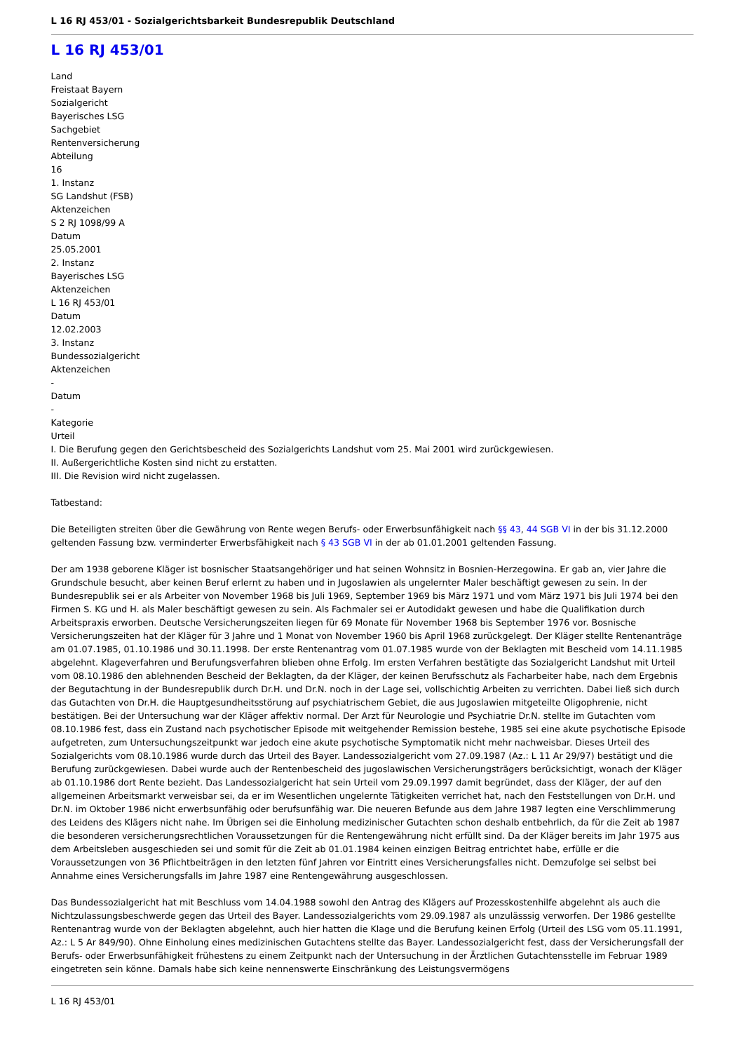L 16 RJ 453/01 - Sozialgerichtsbarkeit Bundesrepublik Deutschland
L 16 RJ 453/01
Land
Freistaat Bayern
Sozialgericht
Bayerisches LSG
Sachgebiet
Rentenversicherung
Abteilung
16
1. Instanz
SG Landshut (FSB)
Aktenzeichen
S 2 RJ 1098/99 A
Datum
25.05.2001
2. Instanz
Bayerisches LSG
Aktenzeichen
L 16 RJ 453/01
Datum
12.02.2003
3. Instanz
Bundessozialgericht
Aktenzeichen
-
Datum
-
Kategorie
Urteil
I. Die Berufung gegen den Gerichtsbescheid des Sozialgerichts Landshut vom 25. Mai 2001 wird zurückgewiesen.
II. Außergerichtliche Kosten sind nicht zu erstatten.
III. Die Revision wird nicht zugelassen.
Tatbestand:
Die Beteiligten streiten über die Gewährung von Rente wegen Berufs- oder Erwerbsunfähigkeit nach §§ 43, 44 SGB VI in der bis 31.12.2000 geltenden Fassung bzw. verminderter Erwerbsfähigkeit nach § 43 SGB VI in der ab 01.01.2001 geltenden Fassung.
Der am 1938 geborene Kläger ist bosnischer Staatsangehöriger und hat seinen Wohnsitz in Bosnien-Herzegowina. Er gab an, vier Jahre die Grundschule besucht, aber keinen Beruf erlernt zu haben und in Jugoslawien als ungelernter Maler beschäftigt gewesen zu sein. In der Bundesrepublik sei er als Arbeiter von November 1968 bis Juli 1969, September 1969 bis März 1971 und vom März 1971 bis Juli 1974 bei den Firmen S. KG und H. als Maler beschäftigt gewesen zu sein. Als Fachmaler sei er Autodidakt gewesen und habe die Qualifikation durch Arbeitspraxis erworben. Deutsche Versicherungszeiten liegen für 69 Monate für November 1968 bis September 1976 vor. Bosnische Versicherungszeiten hat der Kläger für 3 Jahre und 1 Monat von November 1960 bis April 1968 zurückgelegt. Der Kläger stellte Rentenanträge am 01.07.1985, 01.10.1986 und 30.11.1998. Der erste Rentenantrag vom 01.07.1985 wurde von der Beklagten mit Bescheid vom 14.11.1985 abgelehnt. Klageverfahren und Berufungsverfahren blieben ohne Erfolg. Im ersten Verfahren bestätigte das Sozialgericht Landshut mit Urteil vom 08.10.1986 den ablehnenden Bescheid der Beklagten, da der Kläger, der keinen Berufsschutz als Facharbeiter habe, nach dem Ergebnis der Begutachtung in der Bundesrepublik durch Dr.H. und Dr.N. noch in der Lage sei, vollschichtig Arbeiten zu verrichten. Dabei ließ sich durch das Gutachten von Dr.H. die Hauptgesundheitsstörung auf psychiatrischem Gebiet, die aus Jugoslawien mitgeteilte Oligophrenie, nicht bestätigen. Bei der Untersuchung war der Kläger affektiv normal. Der Arzt für Neurologie und Psychiatrie Dr.N. stellte im Gutachten vom 08.10.1986 fest, dass ein Zustand nach psychotischer Episode mit weitgehender Remission bestehe, 1985 sei eine akute psychotische Episode aufgetreten, zum Untersuchungszeitpunkt war jedoch eine akute psychotische Symptomatik nicht mehr nachweisbar. Dieses Urteil des Sozialgerichts vom 08.10.1986 wurde durch das Urteil des Bayer. Landessozialgericht vom 27.09.1987 (Az.: L 11 Ar 29/97) bestätigt und die Berufung zurückgewiesen. Dabei wurde auch der Rentenbescheid des jugoslawischen Versicherungsträgers berücksichtigt, wonach der Kläger ab 01.10.1986 dort Rente bezieht. Das Landessozialgericht hat sein Urteil vom 29.09.1997 damit begründet, dass der Kläger, der auf den allgemeinen Arbeitsmarkt verweisbar sei, da er im Wesentlichen ungelernte Tätigkeiten verrichet hat, nach den Feststellungen von Dr.H. und Dr.N. im Oktober 1986 nicht erwerbsunfähig oder berufsunfähig war. Die neueren Befunde aus dem Jahre 1987 legten eine Verschlimmerung des Leidens des Klägers nicht nahe. Im Übrigen sei die Einholung medizinischer Gutachten schon deshalb entbehrlich, da für die Zeit ab 1987 die besonderen versicherungsrechtlichen Voraussetzungen für die Rentengewährung nicht erfüllt sind. Da der Kläger bereits im Jahr 1975 aus dem Arbeitsleben ausgeschieden sei und somit für die Zeit ab 01.01.1984 keinen einzigen Beitrag entrichtet habe, erfülle er die Voraussetzungen von 36 Pflichtbeiträgen in den letzten fünf Jahren vor Eintritt eines Versicherungsfalles nicht. Demzufolge sei selbst bei Annahme eines Versicherungsfalls im Jahre 1987 eine Rentengewährung ausgeschlossen.
Das Bundessozialgericht hat mit Beschluss vom 14.04.1988 sowohl den Antrag des Klägers auf Prozesskostenhilfe abgelehnt als auch die Nichtzulassungsbeschwerde gegen das Urteil des Bayer. Landessozialgerichts vom 29.09.1987 als unzulässsig verworfen. Der 1986 gestellte Rentenantrag wurde von der Beklagten abgelehnt, auch hier hatten die Klage und die Berufung keinen Erfolg (Urteil des LSG vom 05.11.1991, Az.: L 5 Ar 849/90). Ohne Einholung eines medizinischen Gutachtens stellte das Bayer. Landessozialgericht fest, dass der Versicherungsfall der Berufs- oder Erwerbsunfähigkeit frühestens zu einem Zeitpunkt nach der Untersuchung in der Ärztlichen Gutachtensstelle im Februar 1989 eingetreten sein könne. Damals habe sich keine nennenswerte Einschränkung des Leistungsvermögens
L 16 RJ 453/01